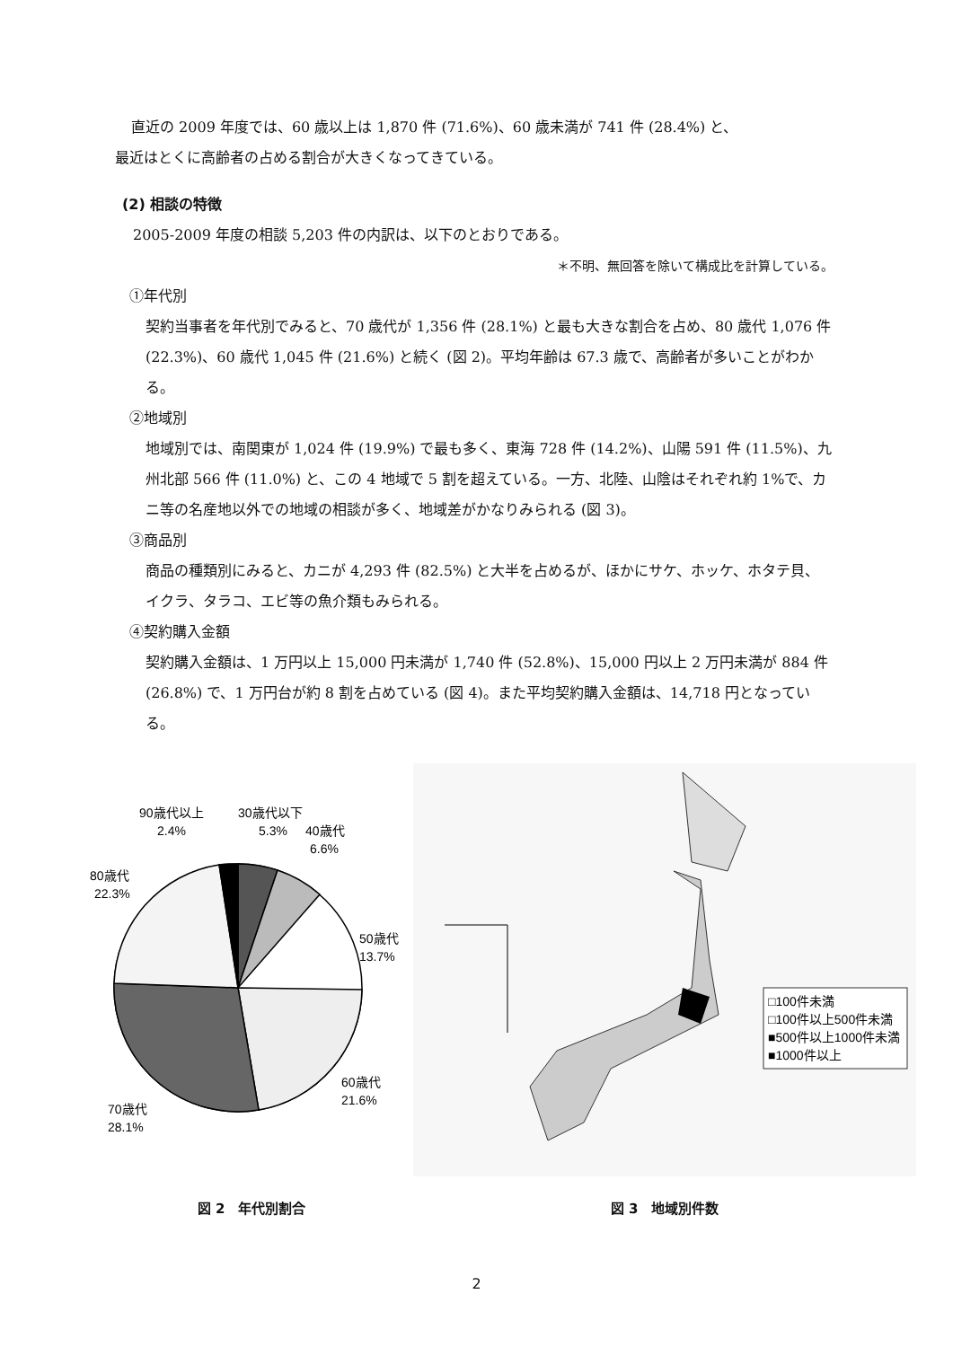直近の 2009 年度では、60 歳以上は 1,870 件 (71.6%)、60 歳未満が 741 件 (28.4%) と、
最近はとくに高齢者の占める割合が大きくなってきている。
(2) 相談の特徴
2005-2009 年度の相談 5,203 件の内訳は、以下のとおりである。
＊不明、無回答を除いて構成比を計算している。
①年代別
契約当事者を年代別でみると、70 歳代が 1,356 件 (28.1%) と最も大きな割合を占め、80 歳代 1,076 件 (22.3%)、60 歳代 1,045 件 (21.6%) と続く (図 2)。平均年齢は 67.3 歳で、高齢者が多いことがわかる。
②地域別
地域別では、南関東が 1,024 件 (19.9%) で最も多く、東海 728 件 (14.2%)、山陽 591 件 (11.5%)、九州北部 566 件 (11.0%) と、この 4 地域で 5 割を超えている。一方、北陸、山陰はそれぞれ約 1%で、カニ等の名産地以外での地域の相談が多く、地域差がかなりみられる (図 3)。
③商品別
商品の種類別にみると、カニが 4,293 件 (82.5%) と大半を占めるが、ほかにサケ、ホッケ、ホタテ貝、イクラ、タラコ、エビ等の魚介類もみられる。
④契約購入金額
契約購入金額は、1 万円以上 15,000 円未満が 1,740 件 (52.8%)、15,000 円以上 2 万円未満が 884 件 (26.8%) で、1 万円台が約 8 割を占めている (図 4)。また平均契約購入金額は、14,718 円となっている。
90歳代以上
2.4%
30歳代以下
5.3%
40歳代
6.6%
80歳代
22.3%
50歳代
13.7%
60歳代
21.6%
70歳代
28.1%
図 2　年代別割合
□100件未満
□100件以上500件未満
■500件以上1000件未満
■1000件以上
図 3　地域別件数
2